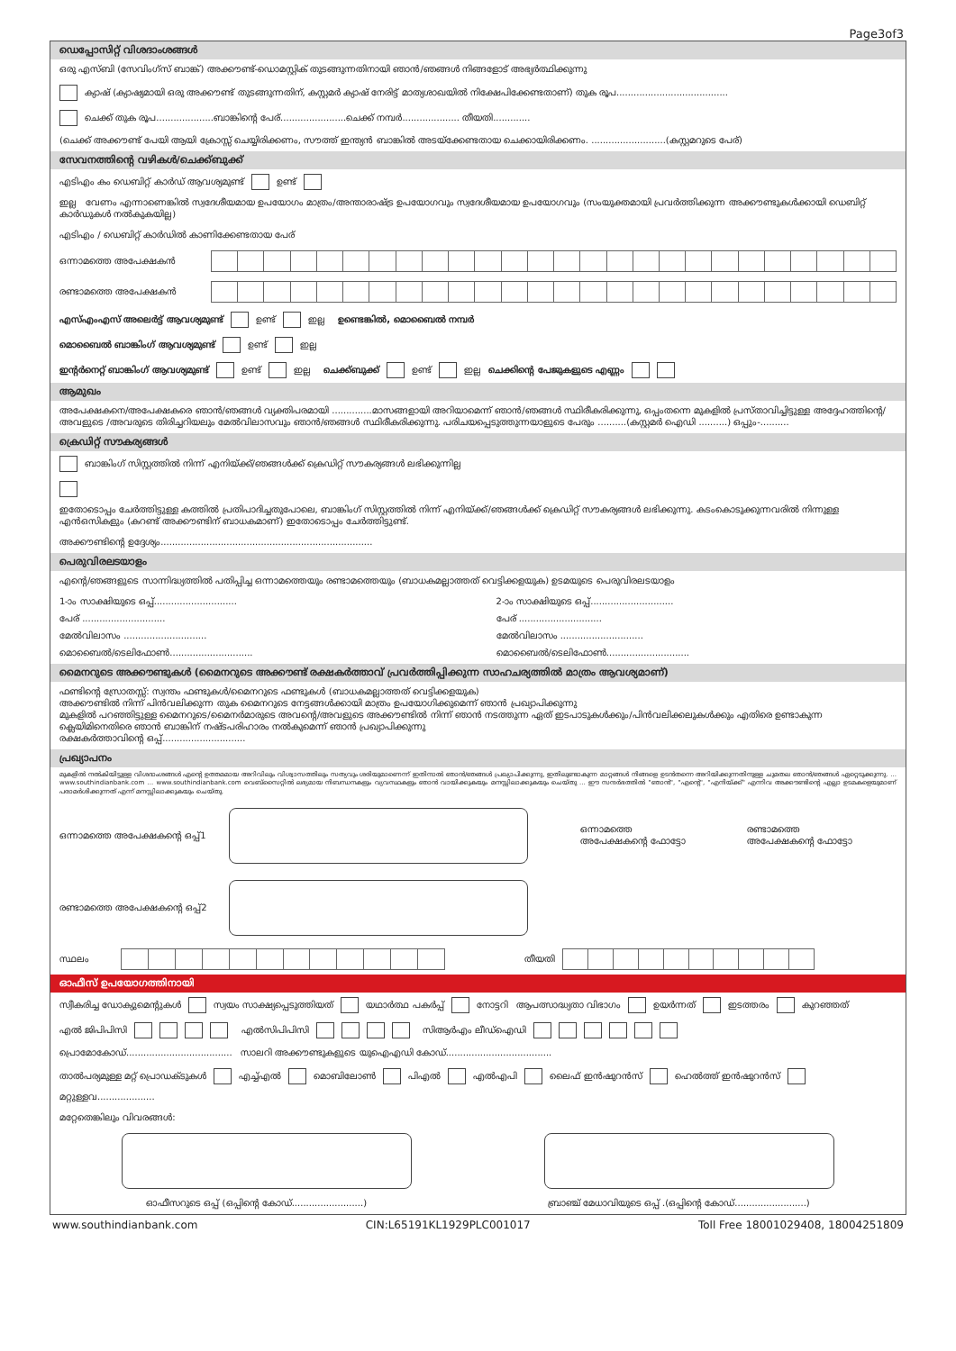Page3of3
ഡെപ്പോസിറ്റ് വിശദാംശങ്ങൾ
ഒരു എസ്ബി (സേവിംഗ്സ് ബാങ്ക്) അക്കൗണ്ട്-ഡൊമസ്റ്റിക് തുടങ്ങുന്നതിനായി ഞാൻ/ഞങ്ങൾ നിങ്ങളോട് അഭ്യർത്ഥിക്കുന്നു
ക്യാഷ് (ക്യാഷ്യമായി ഒരു അക്കൗണ്ട് തുടങ്ങുന്നതിന്, കസ്റ്റമർ ക്യാഷ് നേരിട്ട് മാത്യശാഖയിൽ നിക്ഷേപിക്കേണ്ടതാണ്) തുക രൂപ.......................................
ചെക്ക് തുക രൂപ....................ബാങ്കിന്റെ പേര്.......................ചെക്ക് നമ്പർ.................... തീയതി.............
(ചെക്ക് അക്കൗണ്ട് പേയി ആയി ക്രോസ്സ് ചെയ്യിരിക്കണം, സൗത്ത് ഇന്ത്യൻ ബാങ്കിൽ അടയ്ക്കേണ്ടതായ ചെക്കായിരിക്കണം. ..........................(കസ്റ്റമറുടെ പേര്)
സേവനത്തിന്റെ വഴികൾ/ചെക്ക്ബുക്ക്
എടിഎം കം ഡെബിറ്റ് കാർഡ് ആവശ്യമുണ്ട് ഉണ്ട് ഇല്ല വേണം എന്നാണെങ്കിൽ സ്വദേശീയമായ ഉപയോഗം മാത്രം/അന്താരാഷ്ട്ര ഉപയോഗവും സ്വദേശീയമായ ഉപയോഗവും (സംയുക്തമായി പ്രവർത്തിക്കുന്ന അക്കൗണ്ടുകൾക്കായി ഡെബിറ്റ് കാർഡുകൾ നൽകുകയില്ല)
എടിഎം / ഡെബിറ്റ് കാർഡിൽ കാണിക്കേണ്ടതായ പേര്
ഒന്നാമത്തെ അപേക്ഷകൻ
രണ്ടാമത്തെ അപേക്ഷകൻ
എസ്എംഎസ് അലെർട്ട് ആവശ്യമുണ്ട് ഉണ്ട് ഇല്ല ഉണ്ടെങ്കിൽ, മൊബൈൽ നമ്പർ
മൊബൈൽ ബാങ്കിംഗ് ആവശ്യമുണ്ട് ഉണ്ട് ഇല്ല
ഇന്റർനെറ്റ് ബാങ്കിംഗ് ആവശ്യമുണ്ട് ഉണ്ട് ഇല്ല ചെക്ക്ബുക്ക് ഉണ്ട് ഇല്ല ചെക്കിന്റെ പേജുകളുടെ എണ്ണം
ആമുഖം
അപേക്ഷകനെ/അപേക്ഷകരെ ഞാൻ/ഞങ്ങൾ വ്യക്തിപരമായി ..............മാസങ്ങളായി അറിയാമെന്ന് ഞാൻ/ഞങ്ങൾ സ്ഥിരീകരിക്കുന്നു, ഒപ്പംതന്നെ മുകളിൽ പ്രസ്താവിച്ചിട്ടുള്ള അദ്ദേഹത്തിന്റെ/അവളുടെ /അവരുടെ തിരിച്ചറിയലും മേൽവിലാസവും ഞാൻ/ഞങ്ങൾ സ്ഥിരീകരിക്കുന്നു. പരിചയപ്പെടുത്തുന്നയാളുടെ പേരും ..........(കസ്റ്റമർ ഐഡി ..........) ഒപ്പും-..........
ക്രെഡിറ്റ് സൗകര്യങ്ങൾ
ബാങ്കിംഗ് സിസ്റ്റത്തിൽ നിന്ന് എനിയ്ക്ക്/ഞങ്ങൾക്ക് ക്രെഡിറ്റ് സൗകര്യങ്ങൾ ലഭിക്കുന്നില്ല
ഇതോടൊപ്പം ചേർത്തിട്ടുള്ള കത്തിൽ പ്രതിപാദിച്ചതുപോലെ, ബാങ്കിംഗ് സിസ്റ്റത്തിൽ നിന്ന് എനിയ്ക്ക്/ഞങ്ങൾക്ക് ക്രെഡിറ്റ് സൗകര്യങ്ങൾ ലഭിക്കുന്നു. കടംകൊടുക്കുന്നവരിൽ നിന്നുള്ള എൻഒസികളും (കറണ്ട് അക്കൗണ്ടിന് ബാധകമാണ്) ഇതോടൊപ്പം ചേർത്തിട്ടുണ്ട്.
അക്കൗണ്ടിന്റെ ഉദ്ദേശ്യം..........................................................................
പെരുവിരലടയാളം
എന്റെ/ഞങ്ങളുടെ സാന്നിദ്ധ്യത്തിൽ പതിപ്പിച്ച ഒന്നാമത്തെയും രണ്ടാമത്തെയും (ബാധകമല്ലാത്തത് വെട്ടിക്കളയുക) ഉടമയുടെ പെരുവിരലടയാളം
1-ാം സാക്ഷിയുടെ ഒപ്പ്.............................
2-ാം സാക്ഷിയുടെ ഒപ്പ്.............................
പേര് .............................
പേര് .............................
മേൽവിലാസം .............................
മേൽവിലാസം .............................
മൊബൈൽ/ടെലിഫോൺ.............................
മൊബൈൽ/ടെലിഫോൺ.............................
മൈനറുടെ അക്കൗണ്ടുകൾ (മൈനറുടെ അക്കൗണ്ട് രക്ഷകർത്താവ് പ്രവർത്തിപ്പിക്കുന്ന സാഹചര്യത്തിൽ മാത്രം ആവശ്യമാണ്)
ഫണ്ടിന്റെ സ്രോതസ്സ്: സ്വന്തം ഫണ്ടുകൾ/മൈനറുടെ ഫണ്ടുകൾ (ബാധകമല്ലാത്തത് വെട്ടിക്കളയുക)
അക്കൗണ്ടിൽ നിന്ന് പിൻവലിക്കുന്ന തുക മൈനറുടെ നേട്ടങ്ങൾക്കായി മാത്രം ഉപയോഗിക്കുമെന്ന് ഞാൻ പ്രഖ്യാപിക്കുന്നു
മുകളിൽ പറഞ്ഞിട്ടുള്ള മൈനറുടെ/മൈനർമാരുടെ അവന്റെ/അവളുടെ അക്കൗണ്ടിൽ നിന്ന് ഞാൻ നടത്തുന്ന ഏത് ഇടപാടുകൾക്കും/പിൻവലിക്കലുകൾക്കും എതിരെ ഉണ്ടാകുന്ന ക്ലെയിമിനെതിരെ ഞാൻ ബാങ്കിന് നഷ്ടപരിഹാരം നൽകുമെന്ന് ഞാൻ പ്രഖ്യാപിക്കുന്നു
രക്ഷകർത്താവിന്റെ ഒപ്പ്.............................
പ്രഖ്യാപനം
മുകളിൽ നൽകിയിട്ടുള്ള വിശദാംശങ്ങൾ എന്റെ ഉത്തമമായ അറിവിലും വിശ്വാസത്തിലും സത്യവും ശരിയുമാണെന്ന് ഇതിനാൽ ഞാൻ/ഞങ്ങൾ പ്രഖ്യാപിക്കുന്നു, ഇതിലുണ്ടാകുന്ന മാറ്റങ്ങൾ നിങ്ങളെ ഉടൻതന്നെ അറിയിക്കുന്നതിനുള്ള ചുമതല ഞാൻ/ഞങ്ങൾ ഏറ്റെടുക്കുന്നു. ... www.southindianbank.com ... www.southindianbank.com വെബ്സൈറ്റിൽ ലഭ്യമായ നിബന്ധനകളും വ്യവസ്ഥകളും ഞാൻ വായിക്കുകയും മനസ്സിലാക്കുകയും ചെയ്തു ... ഈ സന്ദർഭത്തിൽ "ഞാൻ", "എന്റെ", "എനിയ്ക്ക്" എന്നിവ അക്കൗണ്ടിന്റെ എല്ലാ ഉടമകളെയുമാണ് പരാമർശിക്കുന്നത് എന്ന് മനസ്സിലാക്കുകയും ചെയ്തു.
ഒന്നാമത്തെ അപേക്ഷകന്റെ ഒപ്പ്1
ഒന്നാമത്തെ
അപേക്ഷകന്റെ ഫോട്ടോ രണ്ടാമത്തെ
അപേക്ഷകന്റെ ഫോട്ടോ
രണ്ടാമത്തെ അപേക്ഷകന്റെ ഒപ്പ്2
സ്ഥലം
തീയതി
ഓഫീസ് ഉപയോഗത്തിനായി
സ്വീകരിച്ച ഡോക്യുമെന്റുകൾ സ്വയം സാക്ഷ്യപ്പെടുത്തിയത് യഥാർത്ഥ പകർപ്പ് നോട്ടറി ആപത്സാദ്ധ്യതാ വിഭാഗം ഉയർന്നത് ഇടത്തരം കുറഞ്ഞത്
എൽ ജിപിപിസി എൽസിപിപിസി സിആർഎം ലീഡ്ഐഡി
പ്രൊമോകോഡ്..................................... സാലറി അക്കൗണ്ടുകളുടെ യുഐഎഡി കോഡ്.....................................
താൽപര്യമുള്ള മറ്റ് പ്രൊഡക്ടുകൾ എച്ച്എൽ മൊബിലോൺ പിഎൽ എൽഎപി ലൈഫ് ഇൻഷുറൻസ് ഹെൽത്ത് ഇൻഷുറൻസ് മറ്റുള്ളവ....................
മറ്റേതെങ്കിലും വിവരങ്ങൾ:
ഓഫീസറുടെ ഒപ്പ് (ഒപ്പിന്റെ കോഡ്.........................) ബ്രാഞ്ച് മേധാവിയുടെ ഒപ്പ് .(ഒപ്പിന്റെ കോഡ്.........................)
www.southindianbank.com CIN:L65191KL1929PLC001017 Toll Free 18001029408, 18004251809